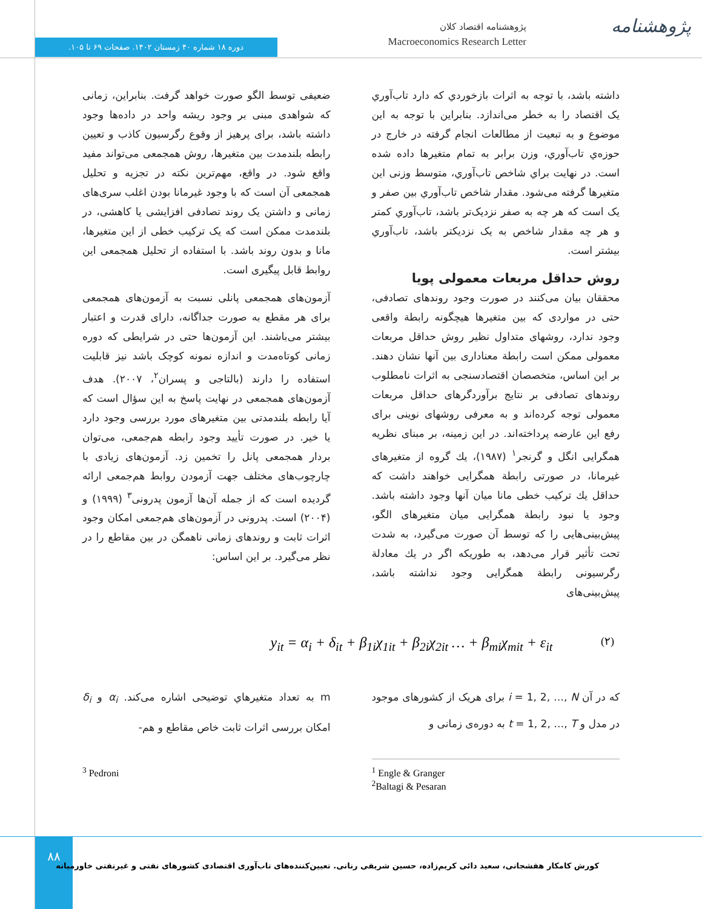پژوهشنامه
پژوهشنامه اقتصاد کلان
Macroeconomics Research Letter
دوره ۱۸ شماره ۴۰ زمستان ۱۴۰۲. صفحات ۶۹ تا ۱۰۵.
داشته باشد، با توجه به اثرات بازخوردي كه دارد تاب‌آوري يک اقتصاد را به خطر می‌اندازد. بنابراين با توجه به اين موضوع و به تبعيت از مطالعات انجام گرفته در خارج در حوزه‌ي تاب‌آوري، وزن برابر به تمام متغيرها داده شده است. در نهايت براي شاخص تاب‌آوري، متوسط وزنی اين متغيرها گرفته می‌شود. مقدار شاخص تاب‌آوري بين صفر و يک است که هر چه به صفر نزديک‌تر باشد، تاب‌آوري کمتر و هر چه مقدار شاخص به يک نزديکتر باشد، تاب‌آوري بيشتر است.
روش حداقل مربعات معمولی پویا
محققان بیان می‌کنند در صورت وجود روندهای تصادفی، حتی در مواردی که بین متغیرها هیچگونه رابطة واقعی وجود ندارد، روشهای متداول نظیر روش حداقل مربعات معمولی ممکن است رابطة معناداری بین آنها نشان دهند. بر این اساس، متخصصان اقتصادسنجی به اثرات نامطلوب روندهای تصادفی بر نتایج برآوردگرهای حداقل مربعات معمولی توجه کرده‌اند و به معرفی روشهای نوینی برای رفع این عارضه پرداخته‌اند. در این زمینه، بر مبنای نظریه همگرایی انگل و گرنجر<sup>۱</sup> (۱۹۸۷)، يك گروه از متغیرهای غیرمانا، در صورتی رابطة همگرایی خواهند داشت که حداقل يك ترکیب خطی مانا میان آنها وجود داشته باشد. وجود یا نبود رابطة همگرایی میان متغیرهای الگو، پیش‌بینی‌هایی را که توسط آن صورت می‌گیرد، به شدت تحت تأثیر قرار می‌دهد، به طوریکه اگر در يك معادلة رگرسیونی رابطة همگرایی وجود نداشته باشد، پیش‌بینی‌های
ضعیفی توسط الگو صورت خواهد گرفت. بنابراین، زمانی که شواهدی مبنی بر وجود ریشه واحد در داده‌ها وجود داشته باشد، برای پرهیز از وقوع رگرسیون کاذب و تعیین رابطه بلندمدت بین متغیرها، روش همجمعی می‌تواند مفید واقع شود. در واقع، مهم‌ترین نکته در تجزیه و تحلیل همجمعی آن است که با وجود غیرمانا بودن اغلب سری‌های زمانی و داشتن یک روند تصادفی افزایشی یا کاهشی، در بلندمدت ممکن است که یک ترکیب خطی از این متغیرها، مانا و بدون روند باشد. با استفاده از تحلیل همجمعی این روابط قابل پیگیری است.
آزمون‌های همجمعی پانلی نسبت به آزمون‌های همجمعی برای هر مقطع به صورت جداگانه، دارای قدرت و اعتبار بیشتر می‌باشند. این آزمون‌ها حتی در شرایطی که دوره زمانی کوتاه‌مدت و اندازه نمونه کوچک باشد نیز قابلیت استفاده را دارند (بالتاجی و پسران<sup>۲</sup>، ۲۰۰۷). هدف آزمون‌های همجمعی در نهایت پاسخ به این سؤال است که آیا رابطه بلندمدتی بین متغیرهای مورد بررسی وجود دارد یا خیر. در صورت تأیید وجود رابطه هم‌جمعی، می‌توان بردار همجمعی پانل را تخمین زد. آزمون‌های زیادی با چارچوب‌های مختلف جهت آزمودن روابط هم‌جمعی ارائه گردیده است که از جمله آن‌ها آزمون پدرونی<sup>۳</sup> (۱۹۹۹) و (۲۰۰۴) است. پدرونی در آزمون‌های هم‌جمعی امکان وجود اثرات ثابت و روندهای زمانی ناهمگن در بین مقاطع را در نظر می‌گیرد. بر این اساس:
y<sub>it</sub> = α<sub>i</sub> + δ<sub>it</sub> + β<sub>1i</sub>χ<sub>1it</sub> + β<sub>2i</sub>χ<sub>2it</sub> … + β<sub>mi</sub>χ<sub>mit</sub> + ε<sub>it</sub> (۲)
که در آن i = 1, 2, …, N برای هریک از کشورهای موجود در مدل و t = 1, 2, …, T به دوره‌ی زمانی و
m به تعداد متغیرهاي توضیحی اشاره می‌کند. α<sub>i</sub> و δ<sub>i</sub> امکان بررسی اثرات ثابت خاص مقاطع و هم-
<sup>1</sup> Engle & Granger
<sup>2</sup> Baltagi & Pesaran
<sup>3</sup> Pedroni
۸۸
کورش کامکار هفشجانی، سعید دائی کریم‌زاده، حسین شریفی رنانی. تعیین‌کننده‌های تاب‌آوری اقتصادی کشورهای نفتی و غیرنفتی خاورمیانه